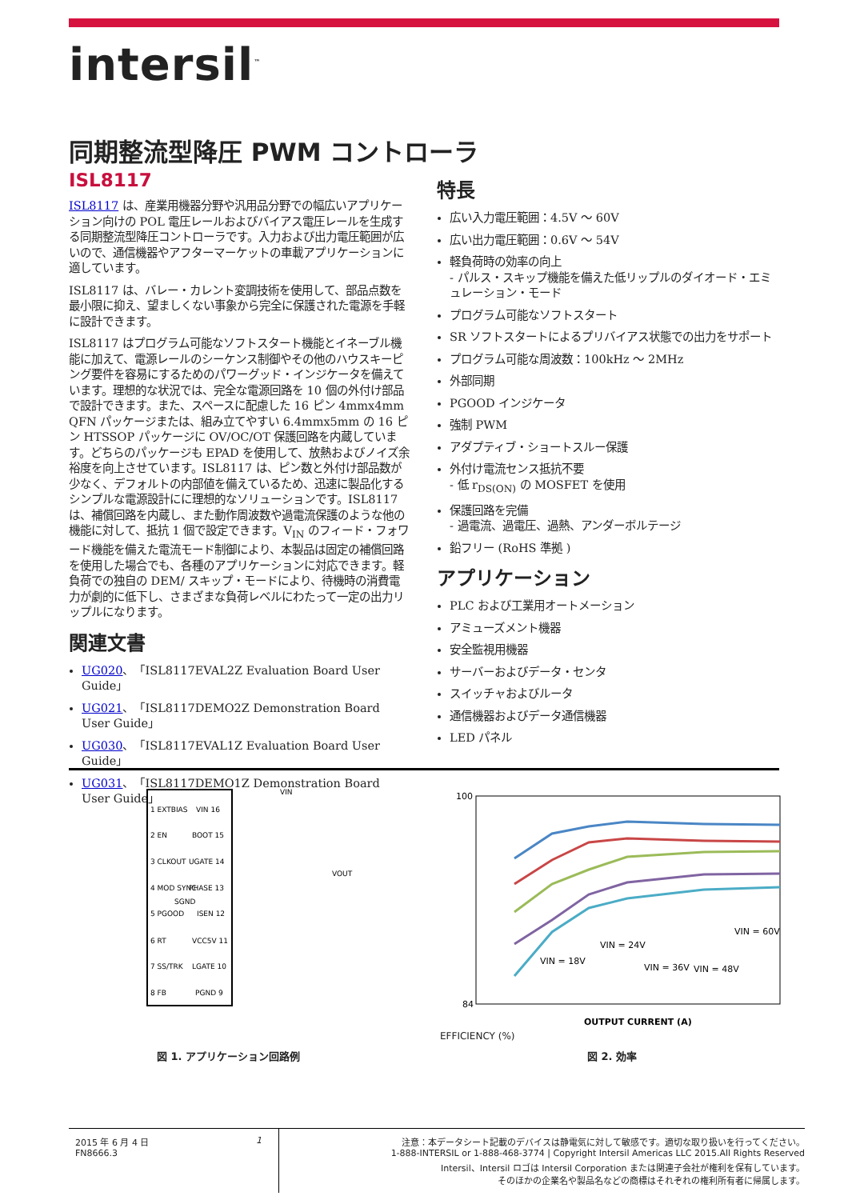intersil<sup>™</sup>
同期整流型降圧 PWM コントローラ
ISL8117
ISL8117 は、産業用機器分野や汎用品分野での幅広いアプリケーション向けの POL 電圧レールおよびバイアス電圧レールを生成する同期整流型降圧コントローラです。入力および出力電圧範囲が広いので、通信機器やアフターマーケットの車載アプリケーションに適しています。
ISL8117 は、バレー・カレント変調技術を使用して、部品点数を最小限に抑え、望ましくない事象から完全に保護された電源を手軽に設計できます。
ISL8117 はプログラム可能なソフトスタート機能とイネーブル機能に加えて、電源レールのシーケンス制御やその他のハウスキーピング要件を容易にするためのパワーグッド・インジケータを備えています。理想的な状況では、完全な電源回路を 10 個の外付け部品で設計できます。また、スペースに配慮した 16 ピン 4mmx4mm QFN パッケージまたは、組み立てやすい 6.4mmx5mm の 16 ピン HTSSOP パッケージに OV/OC/OT 保護回路を内蔵しています。どちらのパッケージも EPAD を使用して、放熱およびノイズ余裕度を向上させています。ISL8117 は、ピン数と外付け部品数が少なく、デフォルトの内部値を備えているため、迅速に製品化するシンプルな電源設計にに理想的なソリューションです。ISL8117 は、補償回路を内蔵し、また動作周波数や過電流保護のような他の機能に対して、抵抗 1 個で設定できます。V<sub>IN</sub> のフィード・フォワード機能を備えた電流モード制御により、本製品は固定の補償回路を使用した場合でも、各種のアプリケーションに対応できます。軽負荷での独自の DEM/ スキップ・モードにより、待機時の消費電力が劇的に低下し、さまざまな負荷レベルにわたって一定の出力リップルになります。
関連文書
UG020、「ISL8117EVAL2Z Evaluation Board User Guide」
UG021、「ISL8117DEMO2Z Demonstration Board User Guide」
UG030、「ISL8117EVAL1Z Evaluation Board User Guide」
UG031、「ISL8117DEMO1Z Demonstration Board User Guide」
特長
広い入力電圧範囲：4.5V ～ 60V
広い出力電圧範囲：0.6V ～ 54V
軽負荷時の効率の向上
- パルス・スキップ機能を備えた低リップルのダイオード・エミュレーション・モード
プログラム可能なソフトスタート
SR ソフトスタートによるプリバイアス状態での出力をサポート
プログラム可能な周波数：100kHz ～ 2MHz
外部同期
PGOOD インジケータ
強制 PWM
アダプティブ・ショートスルー保護
外付け電流センス抵抗不要
- 低 r<sub>DS(ON)</sub> の MOSFET を使用
保護回路を完備
- 過電流、過電圧、過熱、アンダーボルテージ
鉛フリー (RoHS 準拠 )
アプリケーション
PLC および工業用オートメーション
アミューズメント機器
安全監視用機器
サーバーおよびデータ・センタ
スイッチャおよびルータ
通信機器およびデータ通信機器
LED パネル
1 EXTBIAS
2 EN
3 CLKOUT
4 MOD SYNC
5 PGOOD
6 RT
7 SS/TRK
8 FB
VIN 16
BOOT 15
UGATE 14
PHASE 13
ISEN 12
VCC5V 11
LGATE 10
PGND 9
SGND
VOUT
VIN
100
84
OUTPUT CURRENT (A)
VIN = 18V
VIN = 24V
VIN = 36V
VIN = 48V
VIN = 60V
EFFICIENCY (%)
図 1. アプリケーション回路例 図 2. 効率
2015 年 6 月 4 日
FN8666.3
1 注意：本データシート記載のデバイスは静電気に対して敏感です。適切な取り扱いを行ってください。
1-888-INTERSIL or 1-888-468-3774 | Copyright Intersil Americas LLC 2015.All Rights Reserved
Intersil、Intersil ロゴは Intersil Corporation または関連子会社が権利を保有しています。
そのほかの企業名や製品名などの商標はそれぞれの権利所有者に帰属します。